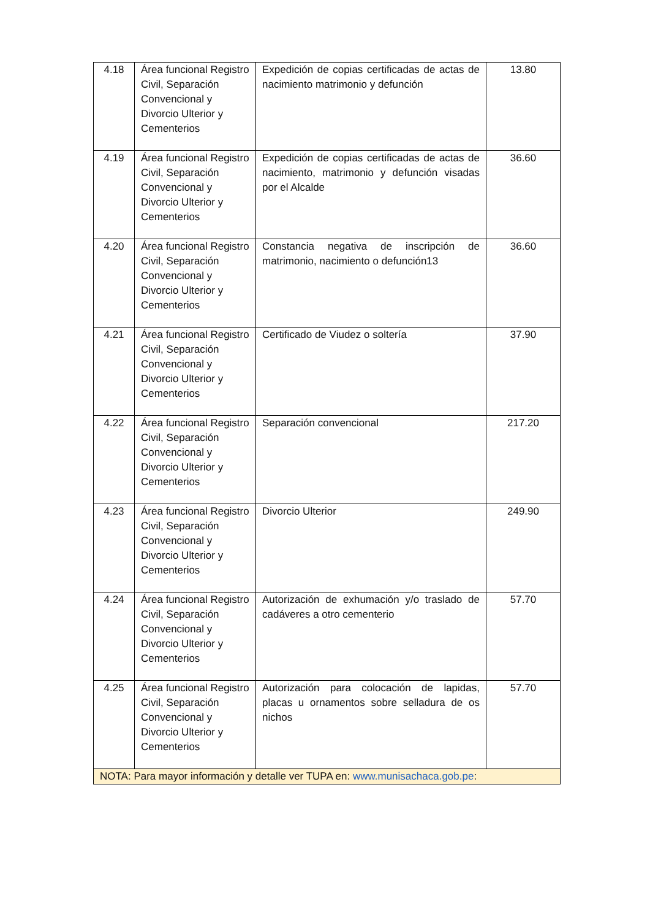| 4.18 | Área funcional Registro Civil, Separación Convencional y Divorcio Ulterior y Cementerios | Expedición de copias certificadas de actas de nacimiento matrimonio y defunción | 13.80 |
| 4.19 | Área funcional Registro Civil, Separación Convencional y Divorcio Ulterior y Cementerios | Expedición de copias certificadas de actas de nacimiento, matrimonio y defunción visadas por el Alcalde | 36.60 |
| 4.20 | Área funcional Registro Civil, Separación Convencional y Divorcio Ulterior y Cementerios | Constancia negativa de inscripción de matrimonio, nacimiento o defunción13 | 36.60 |
| 4.21 | Área funcional Registro Civil, Separación Convencional y Divorcio Ulterior y Cementerios | Certificado de Viudez o soltería | 37.90 |
| 4.22 | Área funcional Registro Civil, Separación Convencional y Divorcio Ulterior y Cementerios | Separación convencional | 217.20 |
| 4.23 | Área funcional Registro Civil, Separación Convencional y Divorcio Ulterior y Cementerios | Divorcio Ulterior | 249.90 |
| 4.24 | Área funcional Registro Civil, Separación Convencional y Divorcio Ulterior y Cementerios | Autorización de exhumación y/o traslado de cadáveres a otro cementerio | 57.70 |
| 4.25 | Área funcional Registro Civil, Separación Convencional y Divorcio Ulterior y Cementerios | Autorización para colocación de lapidas, placas u ornamentos sobre selladura de os nichos | 57.70 |
| NOTA: Para mayor información y detalle ver TUPA en: www.munisachaca.gob.pe : | | | |